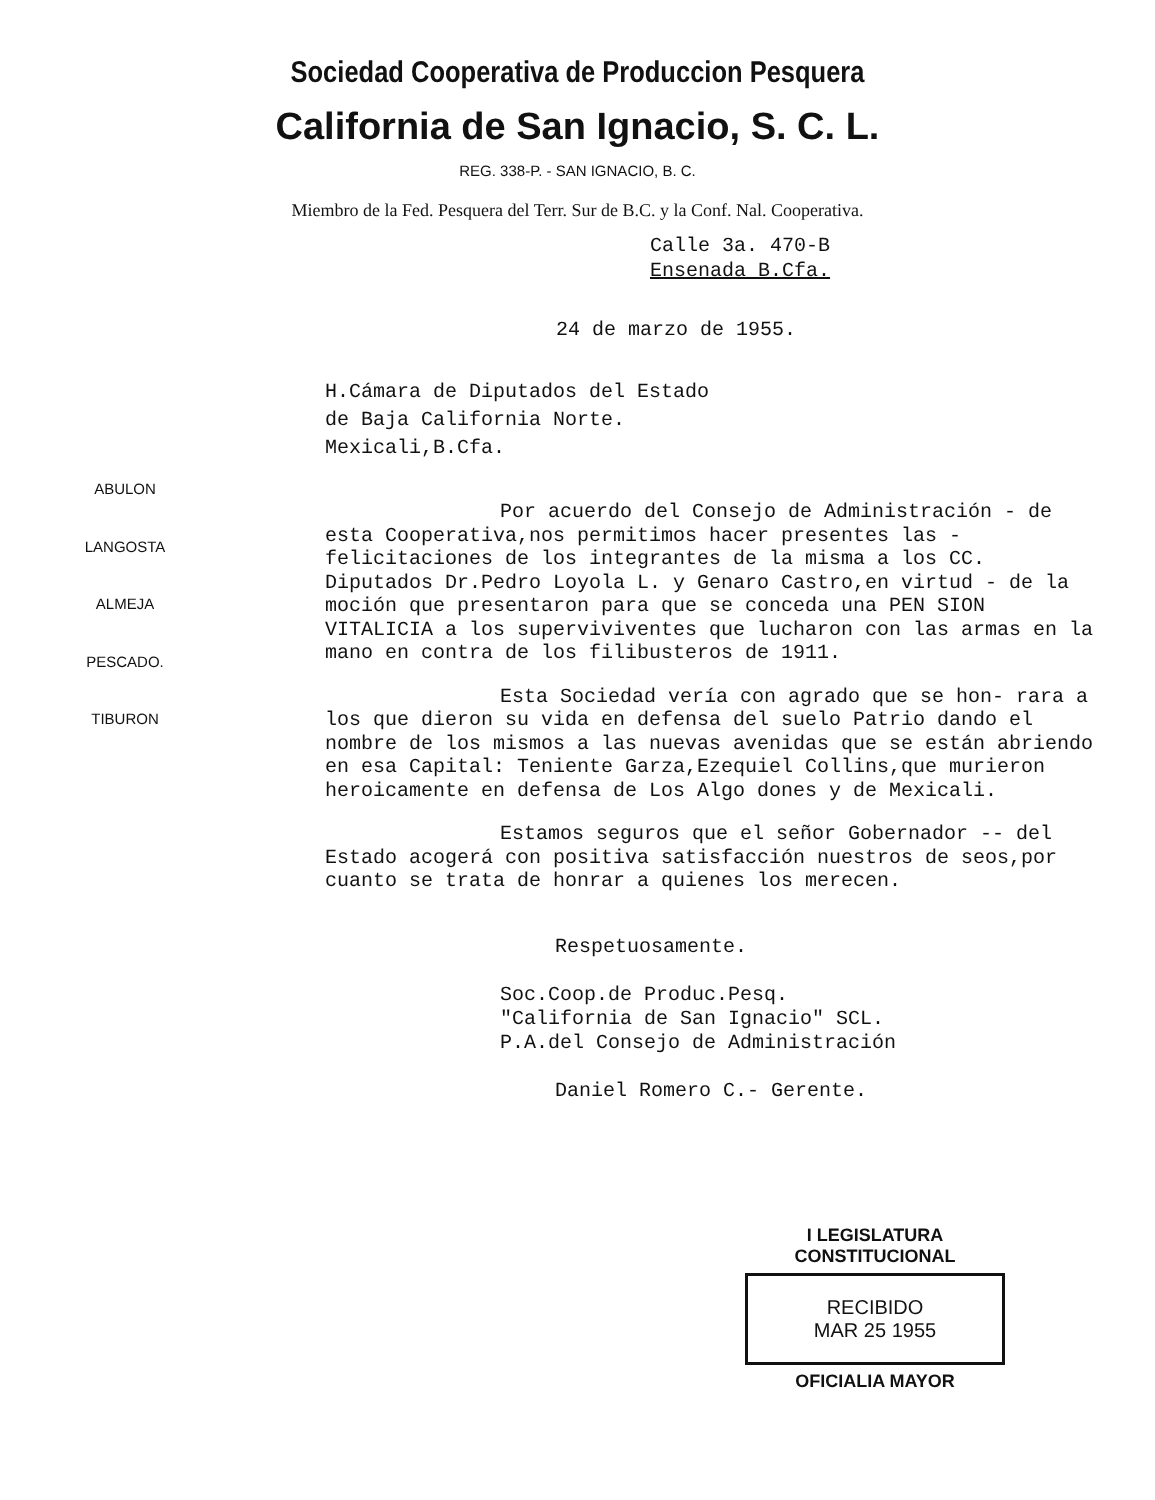Sociedad Cooperativa de Produccion Pesquera
California de San Ignacio, S. C. L.
REG. 338-P. - SAN IGNACIO, B. C.
Miembro de la Fed. Pesquera del Terr. Sur de B.C. y la Conf. Nal. Cooperativa.
Calle 3a. 470-B
Ensenada B.Cfa.
24 de marzo de 1955.
H.Cámara de Diputados del Estado
de Baja California Norte.
Mexicali,B.Cfa.
ABULON
LANGOSTA
ALMEJA
PESCADO.
TIBURON
Por acuerdo del Consejo de Administración - de esta Cooperativa,nos permitimos hacer presentes las - felicitaciones de los integrantes de la misma a los CC. Diputados Dr.Pedro Loyola L. y Genaro Castro,en virtud - de la moción que presentaron para que se conceda una PEN SION VITALICIA a los superviviventes que lucharon con las armas en la mano en contra de los filibusteros de 1911.
Esta Sociedad vería con agrado que se hon- rara a los que dieron su vida en defensa del suelo Patrio dando el nombre de los mismos a las nuevas avenidas que se están abriendo en esa Capital: Teniente Garza,Ezequiel Collins,que murieron heroicamente en defensa de Los Algo dones y de Mexicali.
Estamos seguros que el señor Gobernador -- del Estado acogerá con positiva satisfacción nuestros de seos,por cuanto se trata de honrar a quienes los merecen.
Respetuosamente.
Soc.Coop.de Produc.Pesq.
"California de San Ignacio" SCL.
P.A.del Consejo de Administración
Daniel Romero C.- Gerente.
I LEGISLATURA CONSTITUCIONAL
RECIBIDO
MAR 25 1955
OFICIALIA MAYOR